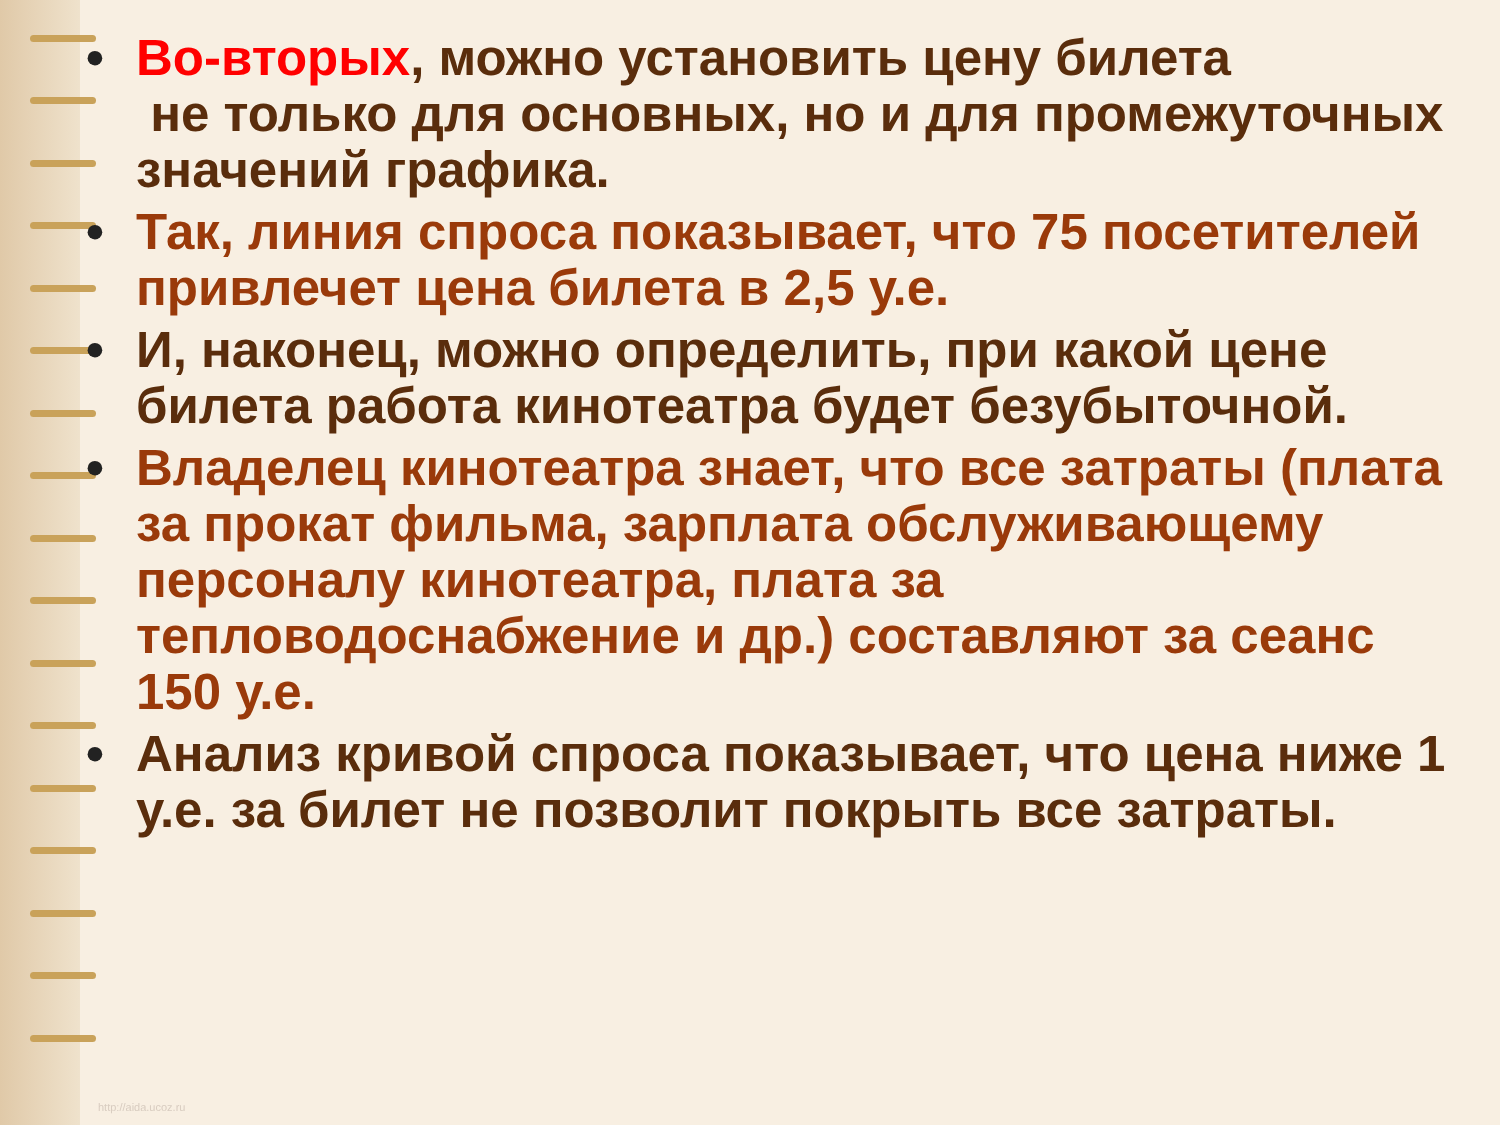• Во-вторых, можно установить цену билета
не только для основных, но и для промежуточных значений графика.
• Так, линия спроса показывает, что 75 посетителей привлечет цена билета в 2,5 у.е.
• И, наконец, можно определить, при какой цене билета работа кинотеатра будет безубыточной.
• Владелец кинотеатра знает, что все затраты (плата за прокат фильма, зарплата обслуживающему персоналу кинотеатра, плата за тепловодоснабжение и др.) составляют за сеанс 150 у.е.
• Анализ кривой спроса показывает, что цена ниже 1 у.е. за билет не позволит покрыть все затраты.
http://aida.ucoz.ru